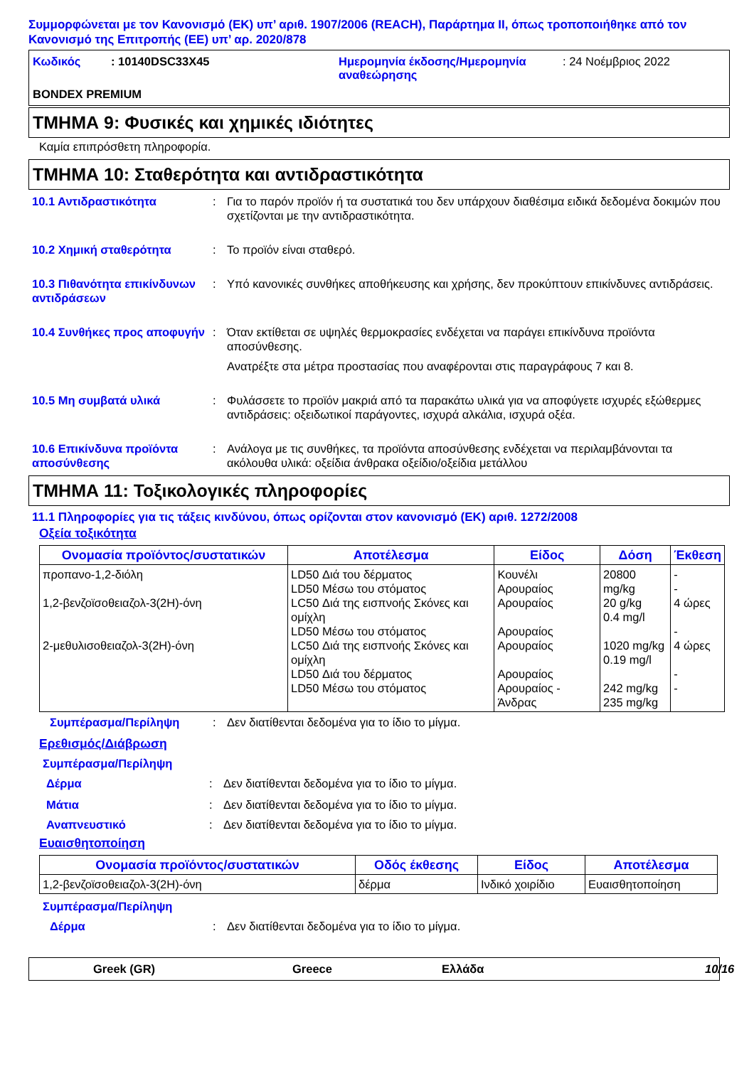Συμμορφώνεται με τον Κανονισμό (ΕΚ) υπ’ αριθ. 1907/2006 (REACH), Παράρτημα II, όπως τροποποιήθηκε από τον Κανονισμό της Επιτροπής (ΕΕ) υπ’ αρ. 2020/878
Κωδικός: 10140DSC33X45 Ημερομηνία έκδοσης/Ημερομηνία αναθεώρησης: 24 Νοέμβριος 2022 BONDEX PREMIUM
ΤΜΗΜΑ 9: Φυσικές και χημικές ιδιότητες
Καμία επιπρόσθετη πληροφορία.
ΤΜΗΜΑ 10: Σταθερότητα και αντιδραστικότητα
10.1 Αντιδραστικότητα: Για το παρόν προϊόν ή τα συστατικά του δεν υπάρχουν διαθέσιμα ειδικά δεδομένα δοκιμών που σχετίζονται με την αντιδραστικότητα.
10.2 Χημική σταθερότητα: Το προϊόν είναι σταθερό.
10.3 Πιθανότητα επικίνδυνων αντιδράσεων: Υπό κανονικές συνθήκες αποθήκευσης και χρήσης, δεν προκύπτουν επικίνδυνες αντιδράσεις.
10.4 Συνθήκες προς αποφυγήν: Όταν εκτίθεται σε υψηλές θερμοκρασίες ενδέχεται να παράγει επικίνδυνα προϊόντα αποσύνθεσης.
Ανατρέξτε στα μέτρα προστασίας που αναφέρονται στις παραγράφους 7 και 8.
10.5 Μη συμβατά υλικά: Φυλάσσετε το προϊόν μακριά από τα παρακάτω υλικά για να αποφύγετε ισχυρές εξώθερμες αντιδράσεις: οξειδωτικοί παράγοντες, ισχυρά αλκάλια, ισχυρά οξέα.
10.6 Επικίνδυνα προϊόντα αποσύνθεσης: Ανάλογα με τις συνθήκες, τα προϊόντα αποσύνθεσης ενδέχεται να περιλαμβάνονται τα ακόλουθα υλικά: οξείδια άνθρακα οξείδιο/οξείδια μετάλλου
ΤΜΗΜΑ 11: Τοξικολογικές πληροφορίες
11.1 Πληροφορίες για τις τάξεις κινδύνου, όπως ορίζονται στον κανονισμό (ΕΚ) αριθ. 1272/2008
Οξεία τοξικότητα
| Ονομασία προϊόντος/συστατικών | Αποτέλεσμα | Είδος | Δόση | Έκθεση |
| --- | --- | --- | --- | --- |
| προπανο-1,2-διόλη 1,2-βενζοϊσοθειαζολ-3(2H)-όνη 2-μεθυλισοθειαζολ-3(2H)-όνη | LD50 Διά του δέρματος LD50 Μέσω του στόματος LC50 Διά της εισπνοής Σκόνες και ομίχλη LD50 Μέσω του στόματος LC50 Διά της εισπνοής Σκόνες και ομίχλη LD50 Διά του δέρματος LD50 Μέσω του στόματος | Κουνέλι Αρουραίος Αρουραίος Αρουραίος Αρουραίος Αρουραίος Αρουραίος - Άνδρας | 20800 mg/kg 20 g/kg 0.4 mg/l 1020 mg/kg 0.19 mg/l 242 mg/kg 235 mg/kg | - - 4 ώρες - 4 ώρες - - |
Συμπέρασμα/Περίληψη: Δεν διατίθενται δεδομένα για το ίδιο το μίγμα.
Ερεθισμός/Διάβρωση
Συμπέρασμα/Περίληψη
Δέρμα: Δεν διατίθενται δεδομένα για το ίδιο το μίγμα.
Μάτια: Δεν διατίθενται δεδομένα για το ίδιο το μίγμα.
Αναπνευστικό: Δεν διατίθενται δεδομένα για το ίδιο το μίγμα.
Ευαισθητοποίηση
| Ονομασία προϊόντος/συστατικών | Οδός έκθεσης | Είδος | Αποτέλεσμα |
| --- | --- | --- | --- |
| 1,2-βενζοϊσοθειαζολ-3(2H)-όνη | δέρμα | Ινδικό χοιρίδιο | Ευαισθητοποίηση |
Συμπέρασμα/Περίληψη
Δέρμα: Δεν διατίθενται δεδομένα για το ίδιο το μίγμα.
Greek (GR) Greece Ελλάδα 10/16